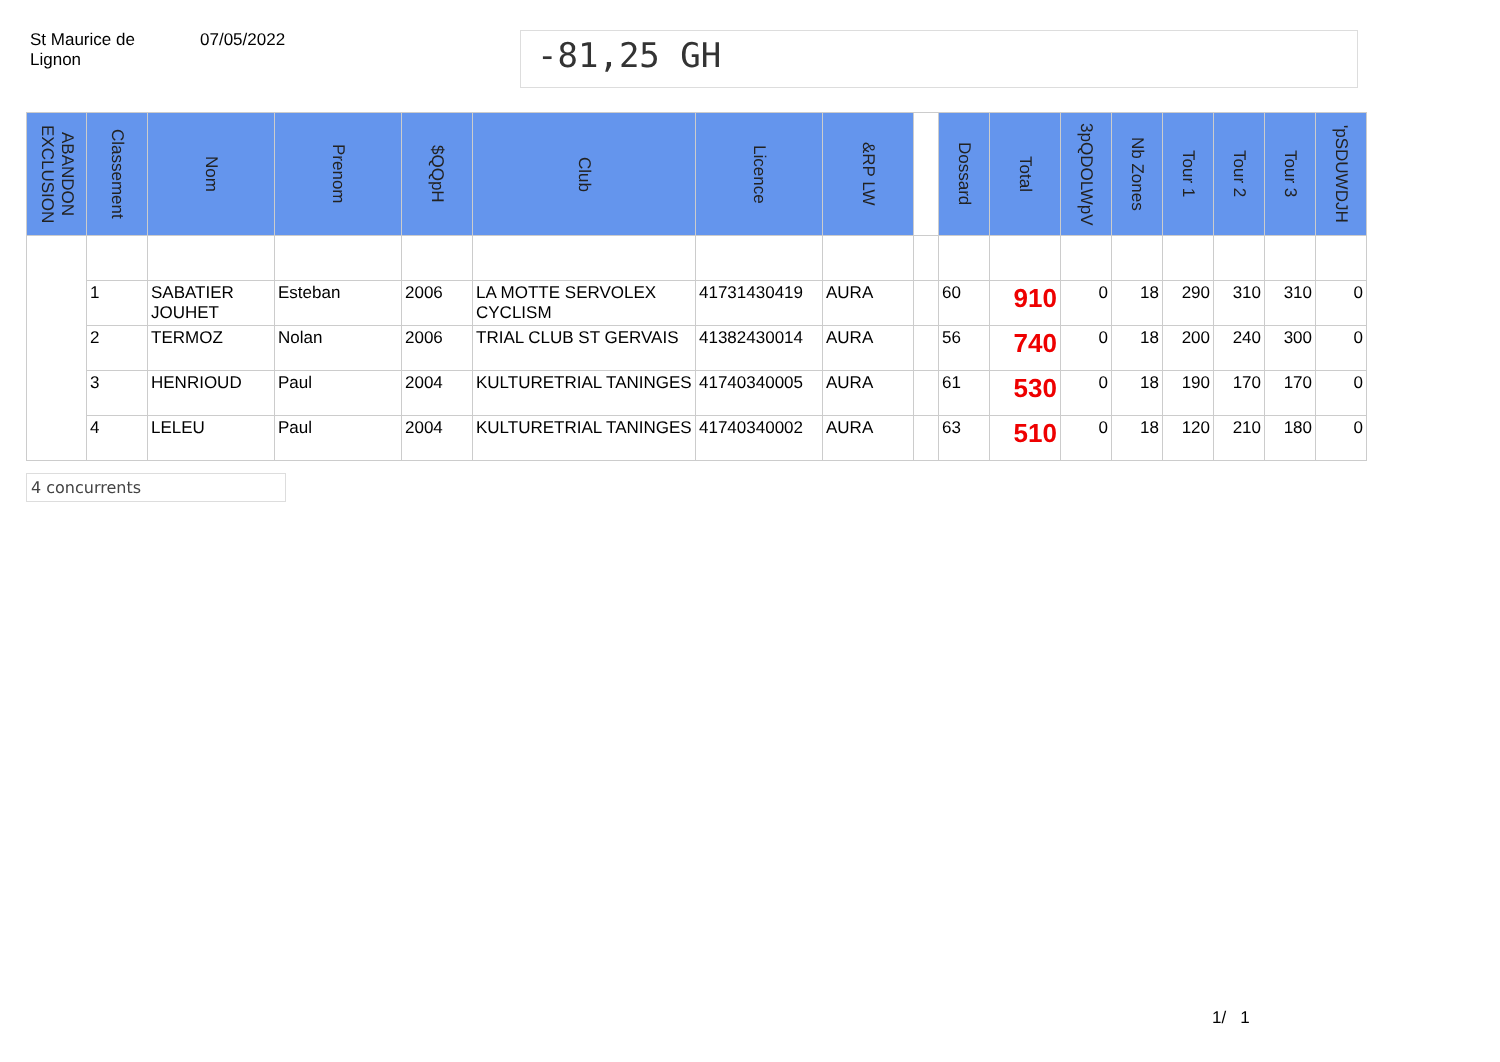St Maurice de
Lignon
07/05/2022
-81,25 GH
| ABANDON EXCLUSION | Classement | Nom | Prenom | $QQpH | Club | Licence | &RP LW | | Dossard | Total | 3pQDOLWpV | Nb Zones | Tour 1 | Tour 2 | Tour 3 | 'pSDUWDJH |
| --- | --- | --- | --- | --- | --- | --- | --- | --- | --- | --- | --- | --- | --- | --- | --- | --- |
| | 1 | SABATIER JOUHET | Esteban | 2006 | LA MOTTE SERVOLEX CYCLISM | 41731430419 | AURA | | 60 | 910 | 0 | 18 | 290 | 310 | 310 | 0 |
| | 2 | TERMOZ | Nolan | 2006 | TRIAL CLUB ST GERVAIS | 41382430014 | AURA | | 56 | 740 | 0 | 18 | 200 | 240 | 300 | 0 |
| | 3 | HENRIOUD | Paul | 2004 | KULTURETRIAL TANINGES | 41740340005 | AURA | | 61 | 530 | 0 | 18 | 190 | 170 | 170 | 0 |
| | 4 | LELEU | Paul | 2004 | KULTURETRIAL TANINGES | 41740340002 | AURA | | 63 | 510 | 0 | 18 | 120 | 210 | 180 | 0 |
4 concurrents
1/ 1